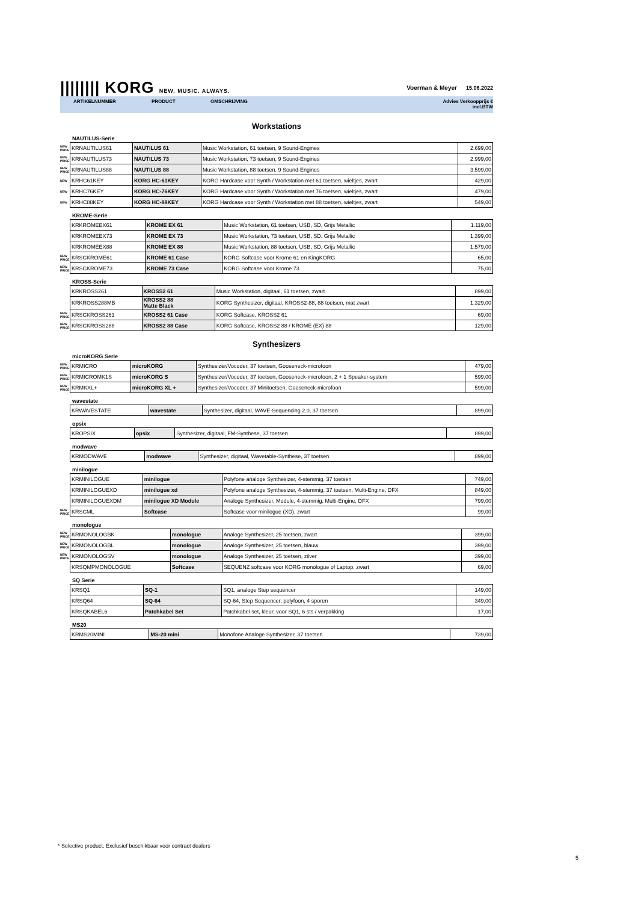|||||||| KORG NEW. MUSIC. ALWAYS. Voerman & Meyer 15.06.2022
ARTIKELNUMMER PRODUCT OMSCHRIJVING Advies Verkoopprijs €
incl.BTW
Workstations
NAUTILUS-Serie
| NEW PRICE | KRNAUTILUS61 | NAUTILUS 61 | Music Workstation, 61 toetsen, 9 Sound-Engines | 2.699,00 |
| NEW PRICE | KRNAUTILUS73 | NAUTILUS 73 | Music Workstation, 73 toetsen, 9 Sound-Engines | 2.999,00 |
| NEW PRICE | KRNAUTILUS88 | NAUTILUS 88 | Music Workstation, 88 toetsen, 9 Sound-Engines | 3.599,00 |
| NEW | KRHC61KEY | KORG HC-61KEY | KORG Hardcase voor Synth / Workstation met 61 toetsen, wieltjes, zwart | 429,00 |
| NEW | KRHC76KEY | KORG HC-76KEY | KORG Hardcase voor Synth / Workstation met 76 toetsen, wieltjes, zwart | 479,00 |
| NEW | KRHC88KEY | KORG HC-88KEY | KORG Hardcase voor Synth / Workstation met 88 toetsen, wieltjes, zwart | 549,00 |
KROME-Serie
| | KRKROMEEX61 | KROME EX 61 | Music Workstation, 61 toetsen, USB, SD, Grijs Metallic | 1.119,00 |
| | KRKROMEEX73 | KROME EX 73 | Music Workstation, 73 toetsen, USB, SD, Grijs Metallic | 1.399,00 |
| | KRKROMEEX88 | KROME EX 88 | Music Workstation, 88 toetsen, USB, SD, Grijs Metallic | 1.579,00 |
| NEW PRICE | KRSCKROME61 | KROME 61 Case | KORG Softcase voor Krome 61 en KingKORG | 65,00 |
| NEW PRICE | KRSCKROME73 | KROME 73 Case | KORG Softcase voor Krome 73 | 75,00 |
KROSS-Serie
| | KRKROSS261 | KROSS2 61 | Music Workstation, digitaal, 61 toetsen, zwart | 899,00 |
| | KRKROSS288MB | KROSS2 88 Matte Black | KORG Synthesizer, digitaal, KROSS2-88, 88 toetsen, mat zwart | 1.329,00 |
| NEW PRICE | KRSCKROSS261 | KROSS2 61 Case | KORG Softcase, KROSS2 61 | 69,00 |
| NEW PRICE | KRSCKROSS288 | KROSS2 88 Case | KORG Softcase, KROSS2 88 / KROME (EX) 88 | 129,00 |
Synthesizers
microKORG Serie
| NEW PRICE | KRMICRO | microKORG | Synthesizer/Vocoder, 37 toetsen, Gooseneck-microfoon | 479,00 |
| NEW PRICE | KRMICROMK1S | microKORG S | Synthesizer/Vocoder, 37 toetsen, Gooseneck-microfoon, 2 + 1 Speaker-system | 599,00 |
| NEW PRICE | KRMKXL+ | microKORG XL + | Synthesizer/Vocoder, 37 Minitoetsen, Gooseneck-microfoon | 599,00 |
wavestate
| | KRWAVESTATE | wavestate | Synthesizer, digitaal, WAVE-Sequencing 2.0, 37 toetsen | 899,00 |
opsix
| | KROPSIX | opsix | Synthesizer, digitaal, FM-Synthese, 37 toetsen | 899,00 |
modwave
| | KRMODWAVE | modwave | Synthesizer, digitaal, Wavetable-Synthese, 37 toetsen | 899,00 |
minilogue
| | KRMINILOGUE | minilogue | Polyfone analoge Synthesizer, 4-stemmig, 37 toetsen | 749,00 |
| | KRMINILOGUEXD | minilogue xd | Polyfone analoge Synthesizer, 4-stemmig, 37 toetsen, Multi-Engine, DFX | 849,00 |
| | KRMINILOGUEXDM | minilogue XD Module | Analoge Synthesizer, Module, 4-stemmig, Multi-Engine, DFX | 799,00 |
| NEW PRICE | KRSCML | Softcase | Softcase voor minilogue (XD), zwart | 99,00 |
monologue
| NEW PRICE | KRMONOLOGBK | monologue | Analoge Synthesizer, 25 toetsen, zwart | 399,00 |
| NEW PRICE | KRMONOLOGBL | monologue | Analoge Synthesizer, 25 toetsen, blauw | 399,00 |
| NEW PRICE | KRMONOLOGSV | monologue | Analoge Synthesizer, 25 toetsen, zilver | 399,00 |
| | KRSQMPMONOLOGUE | Softcase | SEQUENZ softcase voor KORG monologue of Laptop, zwart | 69,00 |
SQ Serie
| | KRSQ1 | SQ-1 | SQ1, analoge Step sequencer | 149,00 |
| | KRSQ64 | SQ-64 | SQ-64, Step Sequencer, polyfoon, 4 sporen | 349,00 |
| | KRSQKABEL6 | Patchkabel Set | Patchkabel set, kleur, voor SQ1, 6 sts / verpakking | 17,00 |
MS20
| | KRMS20MINI | MS-20 mini | Monofone Analoge Synthesizer, 37 toetsen | 739,00 |
* Selective product. Exclusief beschikbaar voor contract dealers
5